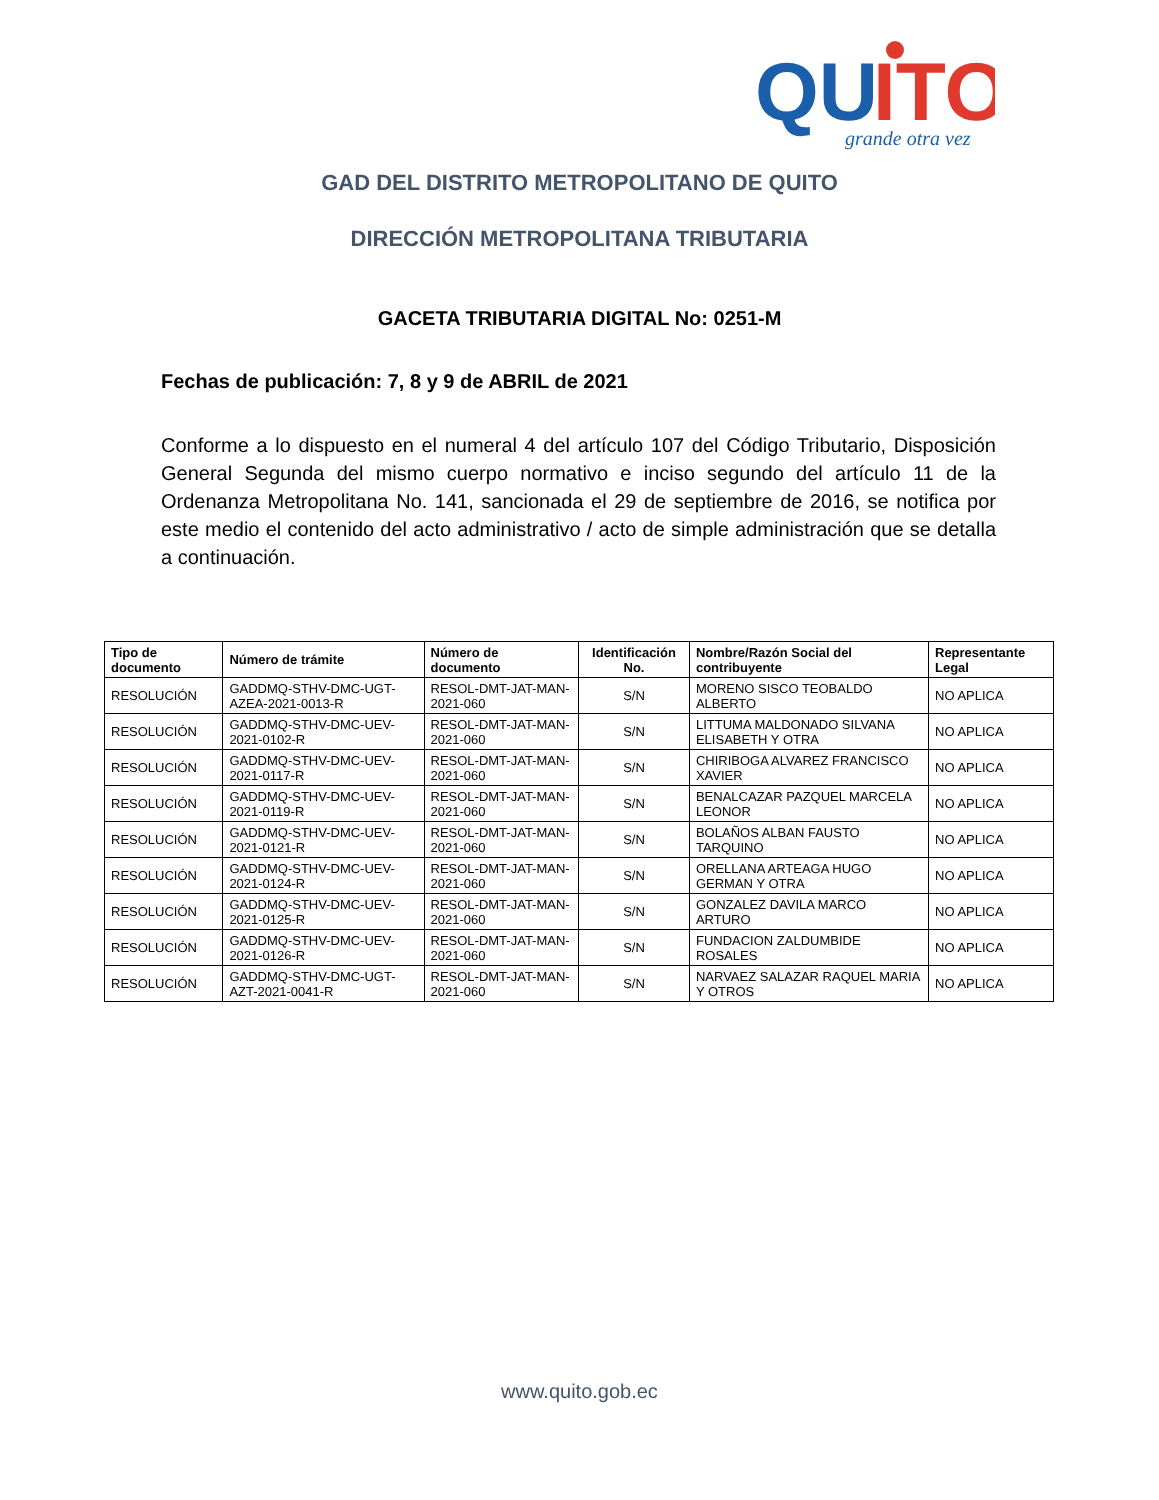QU
ITO
grande otra vez
GAD DEL DISTRITO METROPOLITANO DE QUITO
DIRECCIÓN METROPOLITANA TRIBUTARIA
GACETA TRIBUTARIA DIGITAL No: 0251-M
Fechas de publicación: 7, 8 y 9 de ABRIL de 2021
Conforme a lo dispuesto en el numeral 4 del artículo 107 del Código Tributario, Disposición General Segunda del mismo cuerpo normativo e inciso segundo del artículo 11 de la Ordenanza Metropolitana No. 141, sancionada el 29 de septiembre de 2016, se notifica por este medio el contenido del acto administrativo / acto de simple administración que se detalla a continuación.
| Tipo de documento | Número de trámite | Número de documento | Identificación No. | Nombre/Razón Social del contribuyente | Representante Legal |
| --- | --- | --- | --- | --- | --- |
| RESOLUCIÓN | GADDMQ-STHV-DMC-UGT-AZEA-2021-0013-R | RESOL-DMT-JAT-MAN-2021-060 | S/N | MORENO SISCO TEOBALDO ALBERTO | NO APLICA |
| RESOLUCIÓN | GADDMQ-STHV-DMC-UEV-2021-0102-R | RESOL-DMT-JAT-MAN-2021-060 | S/N | LITTUMA MALDONADO SILVANA ELISABETH Y OTRA | NO APLICA |
| RESOLUCIÓN | GADDMQ-STHV-DMC-UEV-2021-0117-R | RESOL-DMT-JAT-MAN-2021-060 | S/N | CHIRIBOGA ALVAREZ FRANCISCO XAVIER | NO APLICA |
| RESOLUCIÓN | GADDMQ-STHV-DMC-UEV-2021-0119-R | RESOL-DMT-JAT-MAN-2021-060 | S/N | BENALCAZAR PAZQUEL MARCELA LEONOR | NO APLICA |
| RESOLUCIÓN | GADDMQ-STHV-DMC-UEV-2021-0121-R | RESOL-DMT-JAT-MAN-2021-060 | S/N | BOLAÑOS ALBAN FAUSTO TARQUINO | NO APLICA |
| RESOLUCIÓN | GADDMQ-STHV-DMC-UEV-2021-0124-R | RESOL-DMT-JAT-MAN-2021-060 | S/N | ORELLANA ARTEAGA HUGO GERMAN Y OTRA | NO APLICA |
| RESOLUCIÓN | GADDMQ-STHV-DMC-UEV-2021-0125-R | RESOL-DMT-JAT-MAN-2021-060 | S/N | GONZALEZ DAVILA MARCO ARTURO | NO APLICA |
| RESOLUCIÓN | GADDMQ-STHV-DMC-UEV-2021-0126-R | RESOL-DMT-JAT-MAN-2021-060 | S/N | FUNDACION ZALDUMBIDE ROSALES | NO APLICA |
| RESOLUCIÓN | GADDMQ-STHV-DMC-UGT-AZT-2021-0041-R | RESOL-DMT-JAT-MAN-2021-060 | S/N | NARVAEZ SALAZAR RAQUEL MARIA Y OTROS | NO APLICA |
www.quito.gob.ec